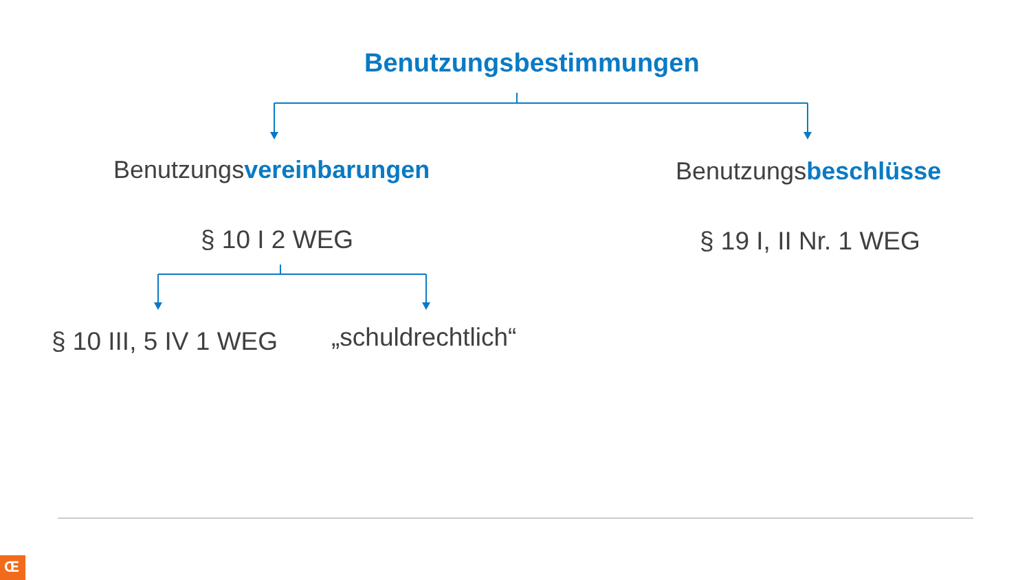Benutzungsbestimmungen
Benutzungsvereinbarungen Benutzungsbeschlüsse
§ 10 I 2 WEG § 19 I, II Nr. 1 WEG
§ 10 III, 5 IV 1 WEG „schuldrechtlich“
Œ